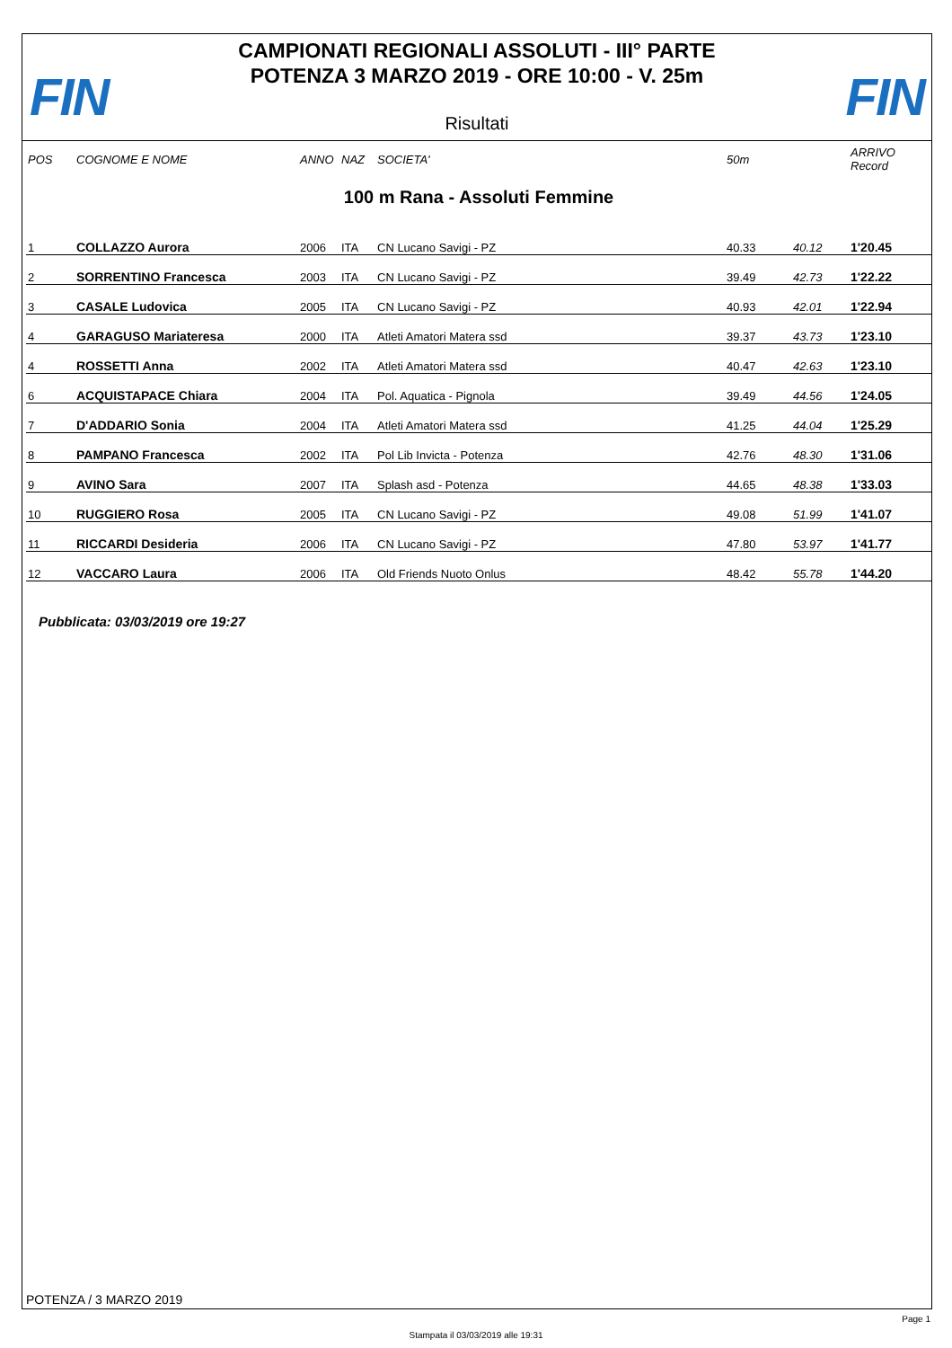FIN FIN
CAMPIONATI REGIONALI ASSOLUTI - III° PARTE
POTENZA 3 MARZO 2019 - ORE 10:00 - V. 25m
Risultati
| POS | COGNOME E NOME | ANNO | NAZ | SOCIETA' | 50m | | ARRIVO Record |
| --- | --- | --- | --- | --- | --- | --- | --- |
| 100 m Rana - Assoluti Femmine | | | | | | | |
| 1 | COLLAZZO Aurora | 2006 | ITA | CN Lucano Savigi - PZ | 40.33 | 40.12 | 1'20.45 |
| 2 | SORRENTINO Francesca | 2003 | ITA | CN Lucano Savigi - PZ | 39.49 | 42.73 | 1'22.22 |
| 3 | CASALE Ludovica | 2005 | ITA | CN Lucano Savigi - PZ | 40.93 | 42.01 | 1'22.94 |
| 4 | GARAGUSO Mariateresa | 2000 | ITA | Atleti Amatori Matera ssd | 39.37 | 43.73 | 1'23.10 |
| 4 | ROSSETTI Anna | 2002 | ITA | Atleti Amatori Matera ssd | 40.47 | 42.63 | 1'23.10 |
| 6 | ACQUISTAPACE Chiara | 2004 | ITA | Pol. Aquatica - Pignola | 39.49 | 44.56 | 1'24.05 |
| 7 | D'ADDARIO Sonia | 2004 | ITA | Atleti Amatori Matera ssd | 41.25 | 44.04 | 1'25.29 |
| 8 | PAMPANO Francesca | 2002 | ITA | Pol Lib Invicta - Potenza | 42.76 | 48.30 | 1'31.06 |
| 9 | AVINO Sara | 2007 | ITA | Splash asd - Potenza | 44.65 | 48.38 | 1'33.03 |
| 10 | RUGGIERO Rosa | 2005 | ITA | CN Lucano Savigi - PZ | 49.08 | 51.99 | 1'41.07 |
| 11 | RICCARDI Desideria | 2006 | ITA | CN Lucano Savigi - PZ | 47.80 | 53.97 | 1'41.77 |
| 12 | VACCARO Laura | 2006 | ITA | Old Friends Nuoto Onlus | 48.42 | 55.78 | 1'44.20 |
Pubblicata: 03/03/2019 ore 19:27
POTENZA / 3 MARZO 2019
Page 1
Stampata il 03/03/2019 alle 19:31